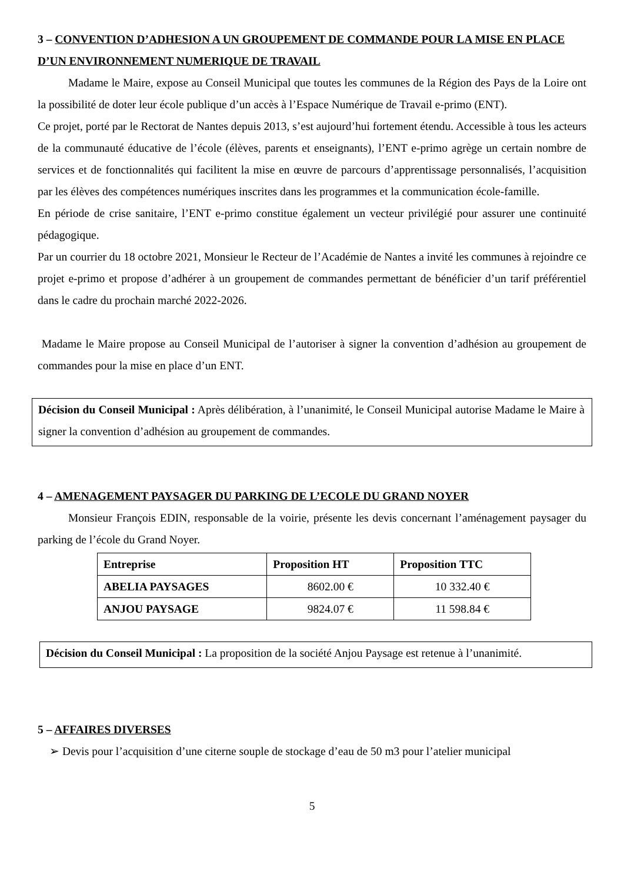3 – CONVENTION D’ADHESION A UN GROUPEMENT DE COMMANDE POUR LA MISE EN PLACE D’UN ENVIRONNEMENT NUMERIQUE DE TRAVAIL
Madame le Maire, expose au Conseil Municipal que toutes les communes de la Région des Pays de la Loire ont la possibilité de doter leur école publique d’un accès à l’Espace Numérique de Travail e-primo (ENT).
Ce projet, porté par le Rectorat de Nantes depuis 2013, s’est aujourd’hui fortement étendu. Accessible à tous les acteurs de la communauté éducative de l’école (élèves, parents et enseignants), l’ENT e-primo agrège un certain nombre de services et de fonctionnalités qui facilitent la mise en œuvre de parcours d’apprentissage personnalisés, l’acquisition par les élèves des compétences numériques inscrites dans les programmes et la communication école-famille.
En période de crise sanitaire, l’ENT e-primo constitue également un vecteur privilégié pour assurer une continuité pédagogique.
Par un courrier du 18 octobre 2021, Monsieur le Recteur de l’Académie de Nantes a invité les communes à rejoindre ce projet e-primo et propose d’adhérer à un groupement de commandes permettant de bénéficier d’un tarif préférentiel dans le cadre du prochain marché 2022-2026.
Madame le Maire propose au Conseil Municipal de l’autoriser à signer la convention d’adhésion au groupement de commandes pour la mise en place d’un ENT.
Décision du Conseil Municipal : Après délibération, à l’unanimité, le Conseil Municipal autorise Madame le Maire à signer la convention d’adhésion au groupement de commandes.
4 – AMENAGEMENT PAYSAGER DU PARKING DE L’ECOLE DU GRAND NOYER
Monsieur François EDIN, responsable de la voirie, présente les devis concernant l’aménagement paysager du parking de l’école du Grand Noyer.
| Entreprise | Proposition HT | Proposition TTC |
| --- | --- | --- |
| ABELIA PAYSAGES | 8602.00 € | 10 332.40 € |
| ANJOU PAYSAGE | 9824.07 € | 11 598.84 € |
Décision du Conseil Municipal : La proposition de la société Anjou Paysage est retenue à l’unanimité.
5 – AFFAIRES DIVERSES
➢ Devis pour l’acquisition d’une citerne souple de stockage d’eau de 50 m3 pour l’atelier municipal
5